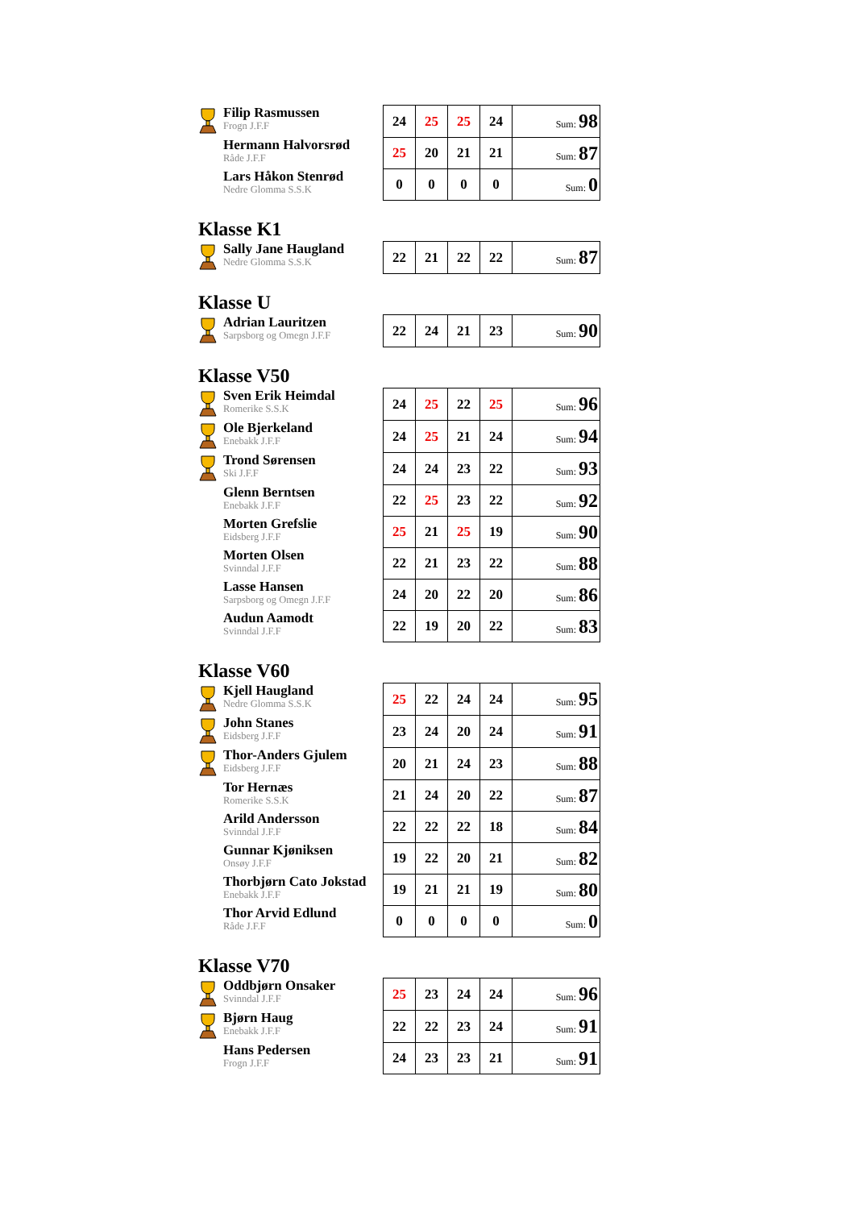| Filip Rasmussen Frogn J.F.F | 24 | 25 | 25 | 24 | Sum: 98 |
| Hermann Halvorsrød Råde J.F.F | 25 | 20 | 21 | 21 | Sum: 87 |
| Lars Håkon Stenrød Nedre Glomma S.S.K | 0 | 0 | 0 | 0 | Sum: 0 |
Klasse K1
| Sally Jane Haugland Nedre Glomma S.S.K | 22 | 21 | 22 | 22 | Sum: 87 |
Klasse U
| Adrian Lauritzen Sarpsborg og Omegn J.F.F | 22 | 24 | 21 | 23 | Sum: 90 |
Klasse V50
| Sven Erik Heimdal Romerike S.S.K | 24 | 25 | 22 | 25 | Sum: 96 |
| Ole Bjerkeland Enebakk J.F.F | 24 | 25 | 21 | 24 | Sum: 94 |
| Trond Sørensen Ski J.F.F | 24 | 24 | 23 | 22 | Sum: 93 |
| Glenn Berntsen Enebakk J.F.F | 22 | 25 | 23 | 22 | Sum: 92 |
| Morten Grefslie Eidsberg J.F.F | 25 | 21 | 25 | 19 | Sum: 90 |
| Morten Olsen Svinndal J.F.F | 22 | 21 | 23 | 22 | Sum: 88 |
| Lasse Hansen Sarpsborg og Omegn J.F.F | 24 | 20 | 22 | 20 | Sum: 86 |
| Audun Aamodt Svinndal J.F.F | 22 | 19 | 20 | 22 | Sum: 83 |
Klasse V60
| Kjell Haugland Nedre Glomma S.S.K | 25 | 22 | 24 | 24 | Sum: 95 |
| John Stanes Eidsberg J.F.F | 23 | 24 | 20 | 24 | Sum: 91 |
| Thor-Anders Gjulem Eidsberg J.F.F | 20 | 21 | 24 | 23 | Sum: 88 |
| Tor Hernæs Romerike S.S.K | 21 | 24 | 20 | 22 | Sum: 87 |
| Arild Andersson Svinndal J.F.F | 22 | 22 | 22 | 18 | Sum: 84 |
| Gunnar Kjøniksen Onsøy J.F.F | 19 | 22 | 20 | 21 | Sum: 82 |
| Thorbjørn Cato Jokstad Enebakk J.F.F | 19 | 21 | 21 | 19 | Sum: 80 |
| Thor Arvid Edlund Råde J.F.F | 0 | 0 | 0 | 0 | Sum: 0 |
Klasse V70
| Oddbjørn Onsaker Svinndal J.F.F | 25 | 23 | 24 | 24 | Sum: 96 |
| Bjørn Haug Enebakk J.F.F | 22 | 22 | 23 | 24 | Sum: 91 |
| Hans Pedersen Frogn J.F.F | 24 | 23 | 23 | 21 | Sum: 91 |